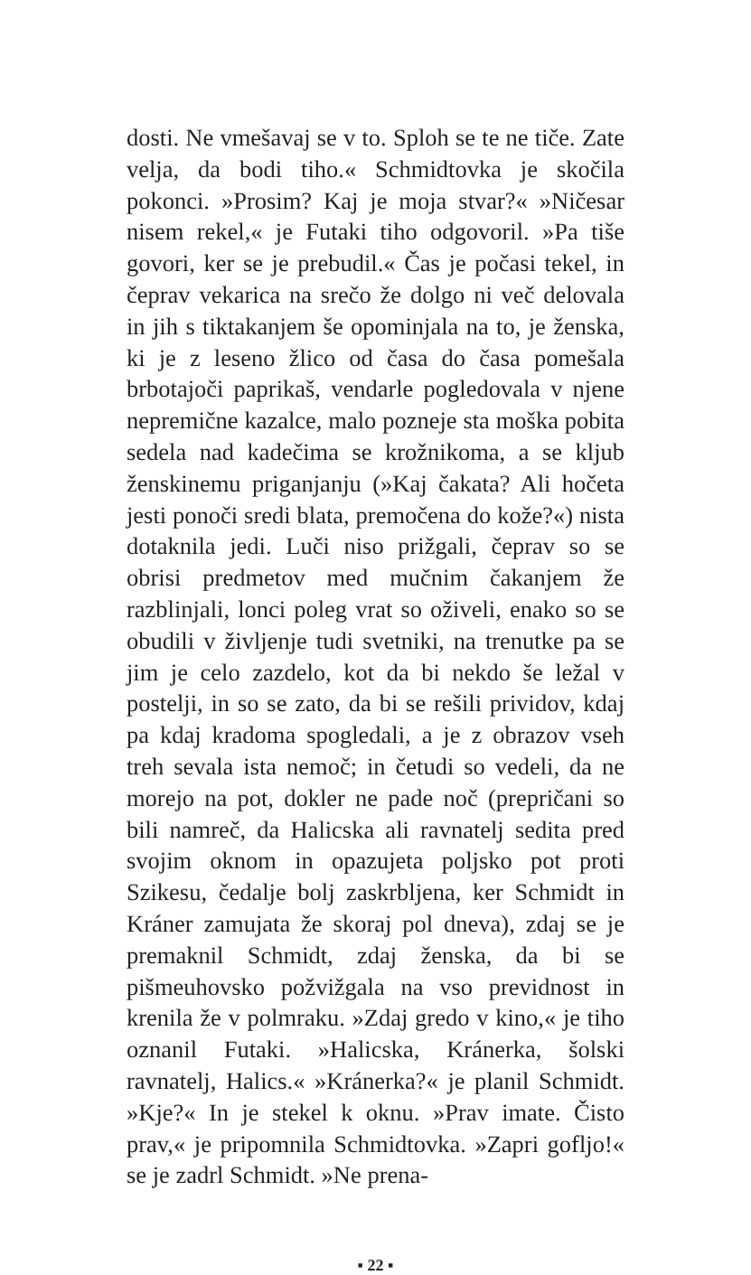dosti. Ne vmešavaj se v to. Sploh se te ne tiče. Zate velja, da bodi tiho.« Schmidtovka je skočila pokonci. »Prosim? Kaj je moja stvar?« »Ničesar nisem rekel,« je Futaki tiho odgovoril. »Pa tiše govori, ker se je prebudil.« Čas je počasi tekel, in čeprav vekarica na srečo že dolgo ni več delovala in jih s tiktakanjem še opominjala na to, je ženska, ki je z leseno žlico od časa do časa pomešala brbotajoči paprikaš, vendarle pogledovala v njene nepremične kazalce, malo pozneje sta moška pobita sedela nad kadečima se krožnikoma, a se kljub ženskinemu priganjanju (»Kaj čakata? Ali hočeta jesti ponoči sredi blata, premočena do kože?«) nista dotaknila jedi. Luči niso prižgali, čeprav so se obrisi predmetov med mučnim čakanjem že razblinjali, lonci poleg vrat so oživeli, enako so se obudili v življenje tudi svetniki, na trenutke pa se jim je celo zazdelo, kot da bi nekdo še ležal v postelji, in so se zato, da bi se rešili prividov, kdaj pa kdaj kradoma spogledali, a je z obrazov vseh treh sevala ista nemoč; in četudi so vedeli, da ne morejo na pot, dokler ne pade noč (prepričani so bili namreč, da Halicska ali ravnatelj sedita pred svojim oknom in opazujeta poljsko pot proti Szikesu, čedalje bolj zaskrbljena, ker Schmidt in Kráner zamujata že skoraj pol dneva), zdaj se je premaknil Schmidt, zdaj ženska, da bi se pišmeuhovsko požvižgala na vso previdnost in krenila že v polmraku. »Zdaj gredo v kino,« je tiho oznanil Futaki. »Halicska, Kránerka, šolski ravnatelj, Halics.« »Kránerka?« je planil Schmidt. »Kje?« In je stekel k oknu. »Prav imate. Čisto prav,« je pripomnila Schmidtovka. »Zapri gofljo!« se je zadrl Schmidt. »Ne prena-
▪ 22 ▪